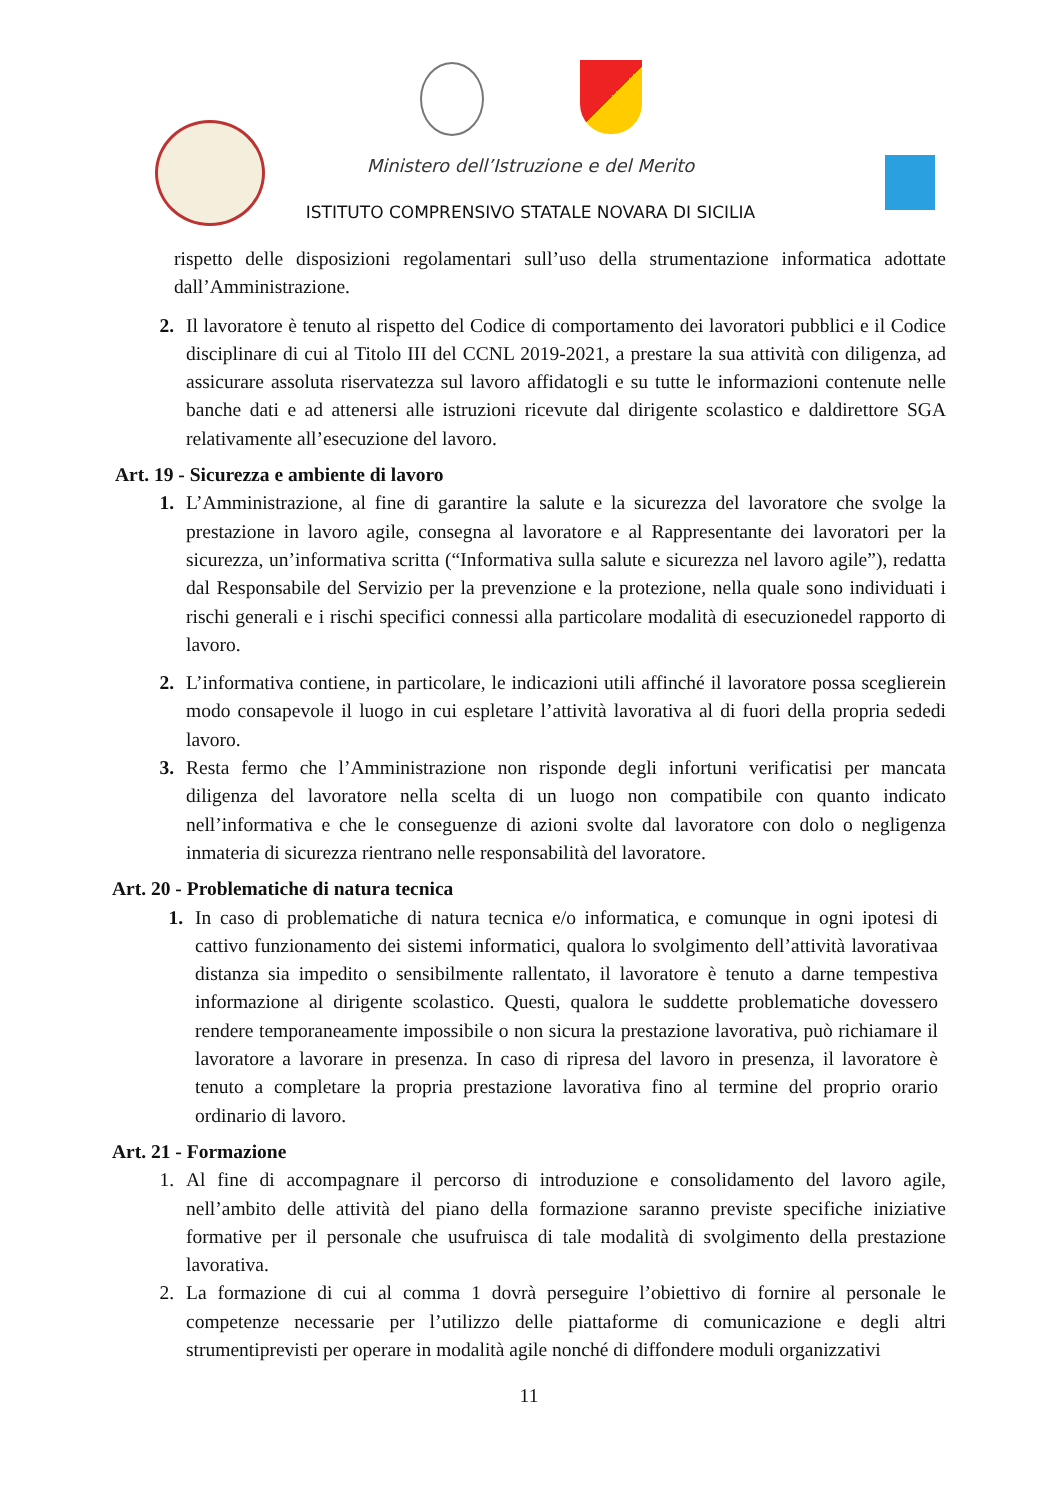Ministero dell’Istruzione e del Merito
ISTITUTO COMPRENSIVO STATALE NOVARA DI SICILIA
rispetto delle disposizioni regolamentari sull’uso della strumentazione informatica adottate dall’Amministrazione.
2. Il lavoratore è tenuto al rispetto del Codice di comportamento dei lavoratori pubblici e il Codice disciplinare di cui al Titolo III del CCNL 2019-2021, a prestare la sua attività con diligenza, ad assicurare assoluta riservatezza sul lavoro affidatogli e su tutte le informazioni contenute nelle banche dati e ad attenersi alle istruzioni ricevute dal dirigente scolastico e daldirettore SGA relativamente all’esecuzione del lavoro.
Art. 19 - Sicurezza e ambiente di lavoro
1. L’Amministrazione, al fine di garantire la salute e la sicurezza del lavoratore che svolge la prestazione in lavoro agile, consegna al lavoratore e al Rappresentante dei lavoratori per la sicurezza, un’informativa scritta (“Informativa sulla salute e sicurezza nel lavoro agile”), redatta dal Responsabile del Servizio per la prevenzione e la protezione, nella quale sono individuati i rischi generali e i rischi specifici connessi alla particolare modalità di esecuzionedel rapporto di lavoro.
2. L’informativa contiene, in particolare, le indicazioni utili affinché il lavoratore possa sceglierein modo consapevole il luogo in cui espletare l’attività lavorativa al di fuori della propria sededi lavoro.
3. Resta fermo che l’Amministrazione non risponde degli infortuni verificatisi per mancata diligenza del lavoratore nella scelta di un luogo non compatibile con quanto indicato nell’informativa e che le conseguenze di azioni svolte dal lavoratore con dolo o negligenza inmateria di sicurezza rientrano nelle responsabilità del lavoratore.
Art. 20 - Problematiche di natura tecnica
1. In caso di problematiche di natura tecnica e/o informatica, e comunque in ogni ipotesi di cattivo funzionamento dei sistemi informatici, qualora lo svolgimento dell’attività lavorativaa distanza sia impedito o sensibilmente rallentato, il lavoratore è tenuto a darne tempestiva informazione al dirigente scolastico. Questi, qualora le suddette problematiche dovessero rendere temporaneamente impossibile o non sicura la prestazione lavorativa, può richiamare il lavoratore a lavorare in presenza. In caso di ripresa del lavoro in presenza, il lavoratore è tenuto a completare la propria prestazione lavorativa fino al termine del proprio orario ordinario di lavoro.
Art. 21 - Formazione
1. Al fine di accompagnare il percorso di introduzione e consolidamento del lavoro agile, nell’ambito delle attività del piano della formazione saranno previste specifiche iniziative formative per il personale che usufruisca di tale modalità di svolgimento della prestazione lavorativa.
2. La formazione di cui al comma 1 dovrà perseguire l’obiettivo di fornire al personale le competenze necessarie per l’utilizzo delle piattaforme di comunicazione e degli altri strumentiprevisti per operare in modalità agile nonché di diffondere moduli organizzativi
11